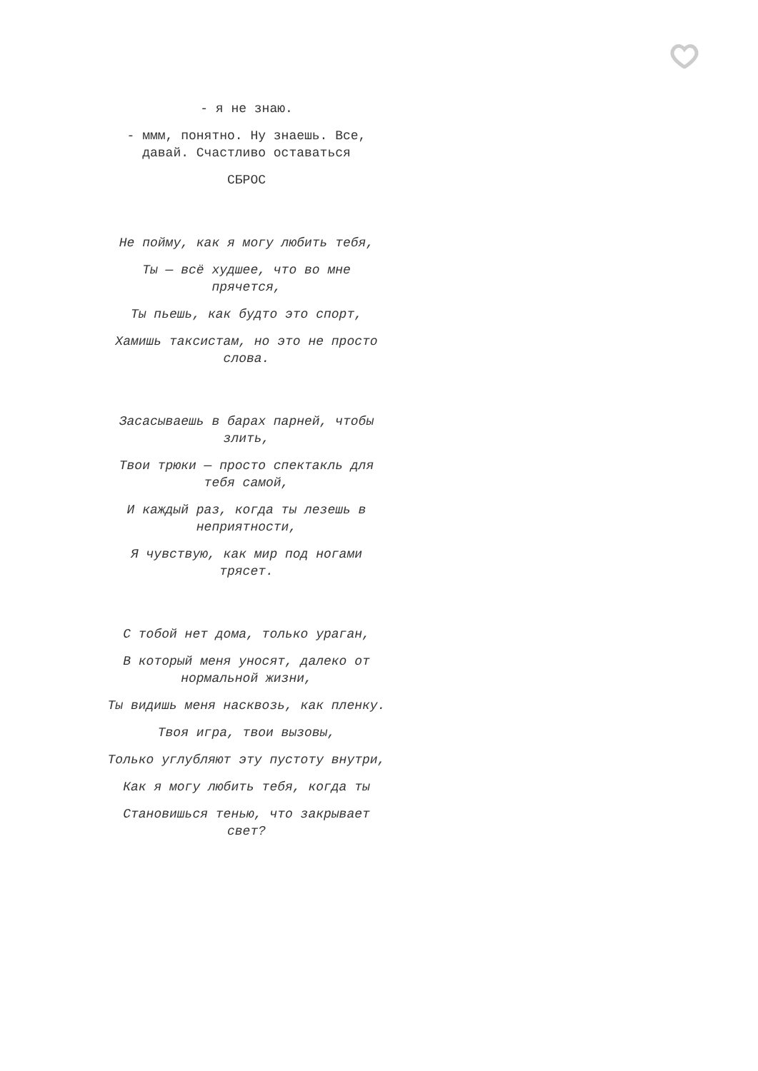- я не знаю.
- ммм, понятно. Ну знаешь. Все, давай. Счастливо оставаться
СБРОС
Не пойму, как я могу любить тебя,
Ты — всё худшее, что во мне прячется,
Ты пьешь, как будто это спорт,
Хамишь таксистам, но это не просто слова.
Засасываешь в барах парней, чтобы злить,
Твои трюки — просто спектакль для тебя самой,
И каждый раз, когда ты лезешь в неприятности,
Я чувствую, как мир под ногами трясет.
С тобой нет дома, только ураган,
В который меня уносят, далеко от нормальной жизни,
Ты видишь меня насквозь, как пленку.
Твоя игра, твои вызовы,
Только углубляют эту пустоту внутри,
Как я могу любить тебя, когда ты
Становишься тенью, что закрывает свет?